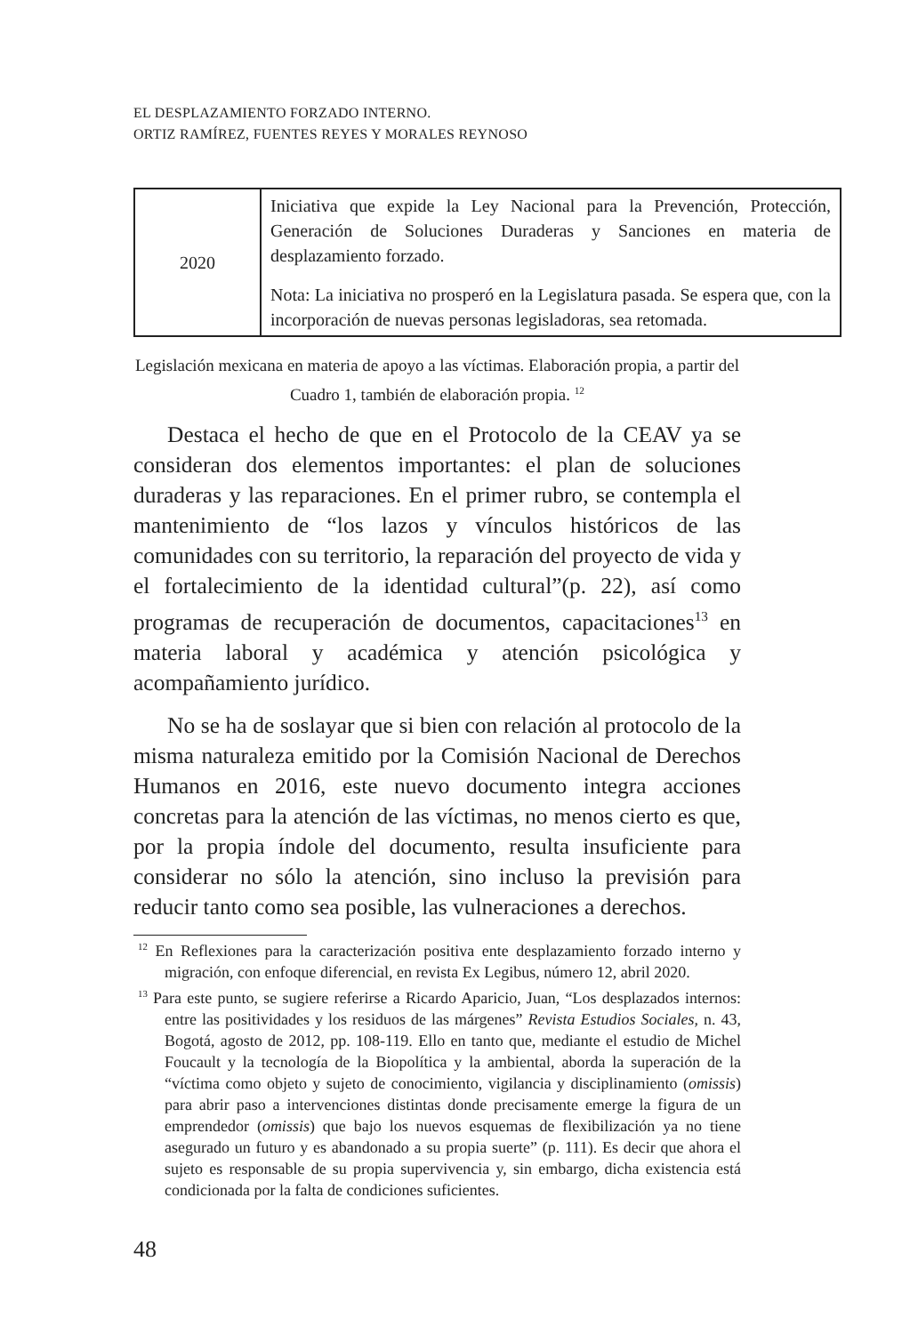EL DESPLAZAMIENTO FORZADO INTERNO.
ORTIZ RAMÍREZ, FUENTES REYES Y MORALES REYNOSO
| 2020 | Iniciativa que expide la Ley Nacional para la Prevención, Protección, Generación de Soluciones Duraderas y Sanciones en materia de desplazamiento forzado. Nota: La iniciativa no prosperó en la Legislatura pasada. Se espera que, con la incorporación de nuevas personas legisladoras, sea retomada. |
Legislación mexicana en materia de apoyo a las víctimas. Elaboración propia, a partir del Cuadro 1, también de elaboración propia. <sup>12</sup>
Destaca el hecho de que en el Protocolo de la CEAV ya se consideran dos elementos importantes: el plan de soluciones duraderas y las reparaciones. En el primer rubro, se contempla el mantenimiento de “los lazos y vínculos históricos de las comunidades con su territorio, la reparación del proyecto de vida y el fortalecimiento de la identidad cultural”(p. 22), así como programas de recuperación de documentos, capacitaciones<sup>13</sup> en materia laboral y académica y atención psicológica y acompañamiento jurídico.
No se ha de soslayar que si bien con relación al protocolo de la misma naturaleza emitido por la Comisión Nacional de Derechos Humanos en 2016, este nuevo documento integra acciones concretas para la atención de las víctimas, no menos cierto es que, por la propia índole del documento, resulta insuficiente para considerar no sólo la atención, sino incluso la previsión para reducir tanto como sea posible, las vulneraciones a derechos.
<sup>12</sup> En Reflexiones para la caracterización positiva ente desplazamiento forzado interno y migración, con enfoque diferencial, en revista Ex Legibus, número 12, abril 2020.
<sup>13</sup> Para este punto, se sugiere referirse a Ricardo Aparicio, Juan, “Los desplazados internos: entre las positividades y los residuos de las márgenes” Revista Estudios Sociales, n. 43, Bogotá, agosto de 2012, pp. 108-119. Ello en tanto que, mediante el estudio de Michel Foucault y la tecnología de la Biopolítica y la ambiental, aborda la superación de la “víctima como objeto y sujeto de conocimiento, vigilancia y disciplinamiento (omissis) para abrir paso a intervenciones distintas donde precisamente emerge la figura de un emprendedor (omissis) que bajo los nuevos esquemas de flexibilización ya no tiene asegurado un futuro y es abandonado a su propia suerte” (p. 111). Es decir que ahora el sujeto es responsable de su propia supervivencia y, sin embargo, dicha existencia está condicionada por la falta de condiciones suficientes.
48